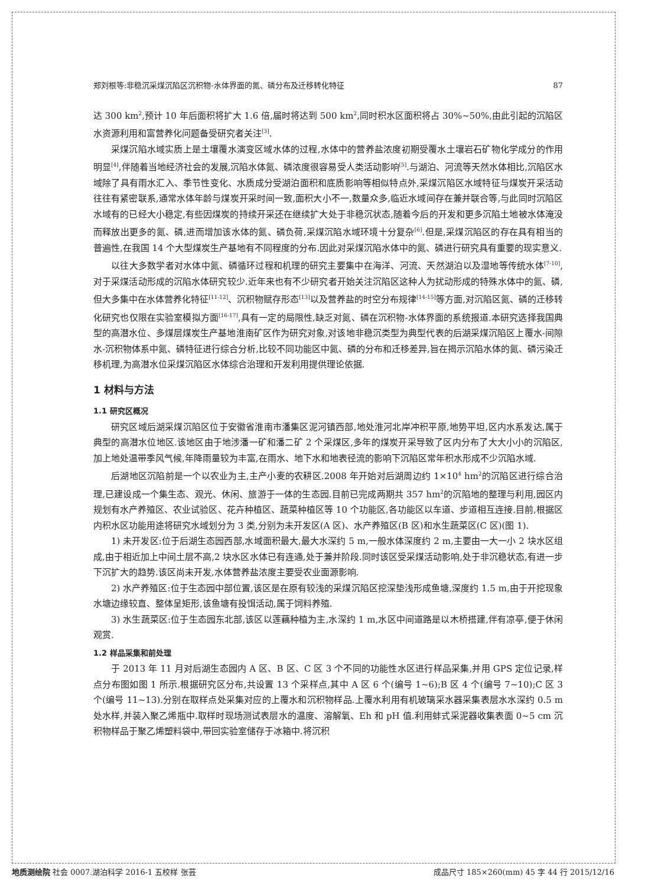郑刘根等:非稳沉采煤沉陷区沉积物-水体界面的氮、磷分布及迁移转化特征 87
达 300 km<sup>2</sup>,预计 10 年后面积将扩大 1.6 倍,届时将达到 500 km<sup>2</sup>,同时积水区面积将占 30%~50%,由此引起的沉陷区水资源利用和富营养化问题备受研究者关注<sup>[3]</sup>.
采煤沉陷水域实质上是土壤覆水演变区域水体的过程,水体中的营养盐浓度初期受覆水土壤岩石矿物化学成分的作用明显<sup>[4]</sup>,伴随着当地经济社会的发展,沉陷水体氮、磷浓度很容易受人类活动影响<sup>[5]</sup>.与湖泊、河流等天然水体相比,沉陷区水域除了具有雨水汇入、季节性变化、水质成分受湖泊面积和底质影响等相似特点外,采煤沉陷区水域特征与煤炭开采活动往往有紧密联系,通常水体年龄与煤炭开采时间一致,面积大小不一,数量众多,临近水域间存在兼并联合等,与此同时沉陷区水域有的已经大小稳定,有些因煤炭的持续开采还在继续扩大处于非稳沉状态,随着今后的开发和更多沉陷土地被水体淹没而释放出更多的氮、磷,进而增加该水体的氮、磷负荷,采煤沉陷水域环境十分复杂<sup>[6]</sup>.但是,采煤沉陷区的存在具有相当的普遍性,在我国 14 个大型煤炭生产基地有不同程度的分布.因此对采煤沉陷水体中的氮、磷进行研究具有重要的现实意义.
以往大多数学者对水体中氮、磷循环过程和机理的研究主要集中在海洋、河流、天然湖泊以及湿地等传统水体<sup>[7-10]</sup>,对于采煤活动形成的沉陷水体研究较少.近年来也有不少研究者开始关注沉陷区这种人为扰动形成的特殊水体中的氮、磷,但大多集中在水体营养化特征<sup>[11-12]</sup>、沉积物赋存形态<sup>[13]</sup>以及营养盐的时空分布规律<sup>[14-15]</sup>等方面,对沉陷区氮、磷的迁移转化研究也仅限在实验室模拟方面<sup>[16-17]</sup>,具有一定的局限性,缺乏对氮、磷在沉积物-水体界面的系统报道.本研究选择我国典型的高潜水位、多煤层煤炭生产基地淮南矿区作为研究对象,对该地非稳沉类型为典型代表的后湖采煤沉陷区上覆水-间隙水-沉积物体系中氮、磷特征进行综合分析,比较不同功能区中氮、磷的分布和迁移差异,旨在揭示沉陷水体的氮、磷污染迁移机理,为高潜水位采煤沉陷区水体综合治理和开发利用提供理论依据.
1 材料与方法
1.1 研究区概况
研究区域后湖采煤沉陷区位于安徽省淮南市潘集区泥河镇西部,地处淮河北岸冲积平原,地势平坦,区内水系发达,属于典型的高潜水位地区.该地区由于地涉潘一矿和潘二矿 2 个采煤区,多年的煤炭开采导致了区内分布了大大小小的沉陷区,加上地处温带季风气候,年降雨量较为丰富,在雨水、地下水和地表径流的影响下沉陷区常年积水形成不少沉陷水域.
后湖地区沉陷前是一个以农业为主,主产小麦的农耕区.2008 年开始对后湖周边约 1×10<sup>4</sup> hm<sup>2</sup>的沉陷区进行综合治理,已建设成一个集生态、观光、休闲、旅游于一体的生态园.目前已完成两期共 357 hm<sup>2</sup>的沉陷地的整理与利用,园区内规划有水产养殖区、农业试验区、花卉种植区、蔬菜种植区等 10 个功能区,各功能区以车道、步道相互连接.目前,根据区内积水区功能用途将研究水域划分为 3 类,分别为未开发区(A 区)、水产养殖区(B 区)和水生蔬菜区(C 区)(图 1).
1) 未开发区:位于后湖生态园西部,水域面积最大,最大水深约 5 m,一般水体深度约 2 m,主要由一大一小 2 块水区组成,由于相近加上中间土层不高,2 块水区水体已有连通,处于兼并阶段.同时该区受采煤活动影响,处于非沉稳状态,有进一步下沉扩大的趋势.该区尚未开发,水体营养盐浓度主要受农业面源影响.
2) 水产养殖区:位于生态园中部位置,该区是在原有较浅的采煤沉陷区挖深垫浅形成鱼塘,深度约 1.5 m,由于开挖现象水塘边缘较直、整体呈矩形,该鱼塘有投饵活动,属于饲料养殖.
3) 水生蔬菜区:位于生态园东北部,该区以莲藕种植为主,水深约 1 m,水区中间道路是以木桥搭建,伴有凉亭,便于休闲观赏.
1.2 样品采集和前处理
于 2013 年 11 月对后湖生态园内 A 区、B 区、C 区 3 个不同的功能性水区进行样品采集,并用 GPS 定位记录,样点分布图如图 1 所示.根据研究区分布,共设置 13 个采样点,其中 A 区 6 个(编号 1~6);B 区 4 个(编号 7~10);C 区 3 个(编号 11~13).分别在取样点处采集对应的上覆水和沉积物样品.上覆水利用有机玻璃采水器采集表层水水深约 0.5 m 处水样,并装入聚乙烯瓶中.取样时现场测试表层水的温度、溶解氧、Eh 和 pH 值.利用蚌式采泥器收集表面 0~5 cm 沉积物样品于聚乙烯塑料袋中,带回实验室储存于冰箱中.将沉积
地质测绘院 社会 0007.湖泊科学 2016-1 五校样 张芸 成品尺寸 185×260(mm) 45 字 44 行 2015/12/16